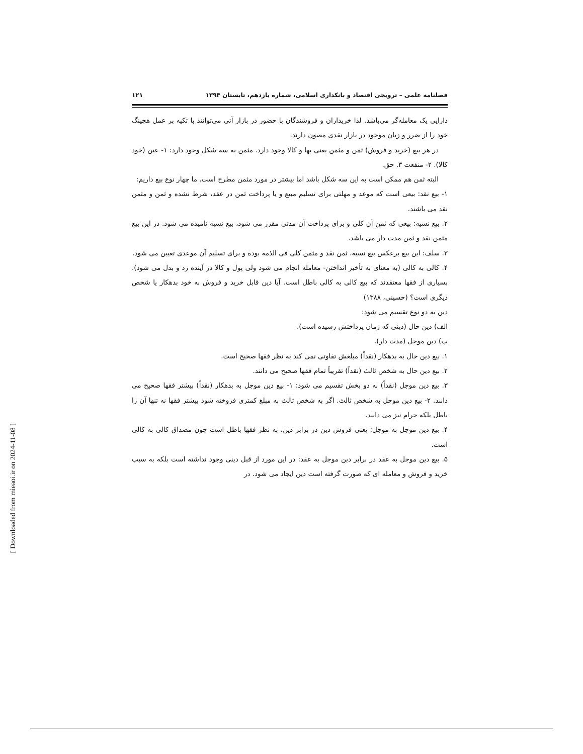فصلنامه علمی – ترویجی اقتصاد و بانکداری اسلامی، شماره یازدهم، تابستان ۱۳۹۴ ۱۲۱
دارایی یک معامله‌گر می‌باشد. لذا خریداران و فروشندگان با حضور در بازار آتی می‌توانند با تکیه بر عمل هجینگ خود را از ضرر و زیان موجود در بازار نقدی مصون دارند.
در هر بیع (خرید و فروش) ثمن و مثمن یعنی بها و کالا وجود دارد. مثمن به سه شکل وجود دارد: ۱- عین (خود کالا). ۲- منفعت ۳. حق.
البته ثمن هم ممکن است به این سه شکل باشد اما بیشتر در مورد مثمن مطرح است. ما چهار نوع بیع داریم:
۱- بیع نقد: بیعی است که موعد و مهلتی برای تسلیم مبیع و یا پرداخت ثمن در عقد، شرط نشده و ثمن و مثمن نقد می باشند.
۲. بیع نسیه: بیعی که ثمن آن کلی و برای پرداخت آن مدتی مقرر می شود، بیع نسیه نامیده می شود. در این بیع مثمن نقد و ثمن مدت دار می باشد.
۳. سلف: این بیع برعکس بیع نسیه، ثمن نقد و مثمن کلی فی الذمه بوده و برای تسلیم آن موعدی تعیین می شود.
۴. کالی به کالی (به معنای به تأخیر انداختن- معامله انجام می شود ولی پول و کالا در آینده رد و بدل می شود). بسیاری از فقها معتقدند که بیع کالی به کالی باطل است. آیا دین قابل خرید و فروش به خود بدهکار یا شخص دیگری است؟ (حسینی، ۱۳۸۸)
دین به دو نوع تقسیم می شود:
الف) دین حال (دینی که زمان پرداختش رسیده است).
ب) دین موجل (مدت دار).
۱. بیع دین حال به بدهکار (نقداً) مبلغش تفاوتی نمی کند به نظر فقها صحیح است.
۲. بیع دین حال به شخص ثالث (نقداً) تقریباً تمام فقها صحیح می دانند.
۳. بیع دین موجل (نقداً) به دو بخش تقسیم می شود: ۱- بیع دین موجل به بدهکار (نقداً) بیشتر فقها صحیح می دانند. ۲- بیع دین موجل به شخص ثالث. اگر به شخص ثالث به مبلغ کمتری فروخته شود بیشتر فقها نه تنها آن را باطل بلکه حرام نیز می دانند.
۴. بیع دین موجل به موجل: یعنی فروش دین در برابر دین، به نظر فقها باطل است چون مصداق کالی به کالی است.
۵. بیع دین موجل به عقد در برابر دین موجل به عقد: در این مورد از قبل دینی وجود نداشته است بلکه به سبب خرید و فروش و معامله ای که صورت گرفته است دین ایجاد می شود. در
[ Downloaded from mieaoi.ir on 2024-11-08 ]